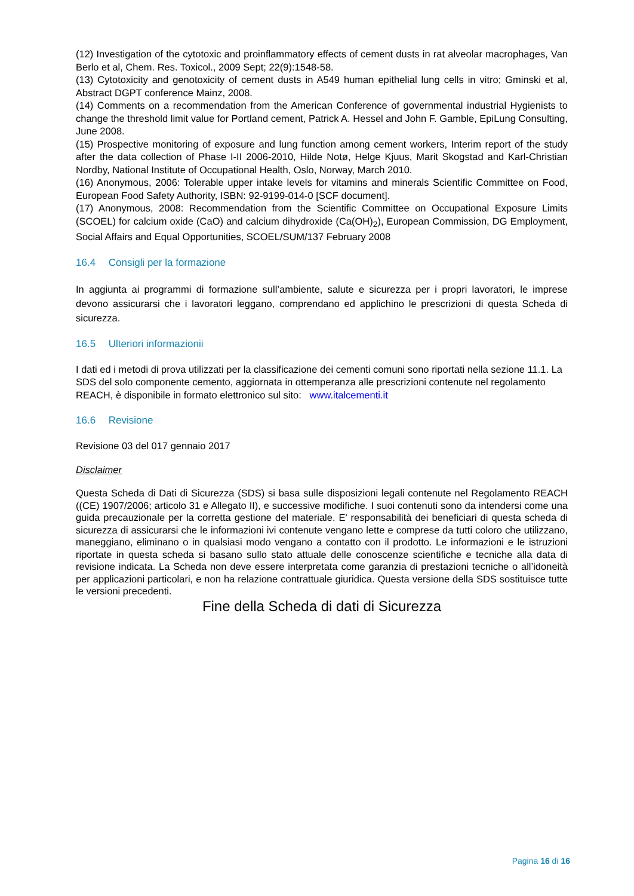(12) Investigation of the cytotoxic and proinflammatory effects of cement dusts in rat alveolar macrophages, Van Berlo et al, Chem. Res. Toxicol., 2009 Sept; 22(9):1548-58.
(13) Cytotoxicity and genotoxicity of cement dusts in A549 human epithelial lung cells in vitro; Gminski et al, Abstract DGPT conference Mainz, 2008.
(14) Comments on a recommendation from the American Conference of governmental industrial Hygienists to change the threshold limit value for Portland cement, Patrick A. Hessel and John F. Gamble, EpiLung Consulting, June 2008.
(15) Prospective monitoring of exposure and lung function among cement workers, Interim report of the study after the data collection of Phase I-II 2006-2010, Hilde Notø, Helge Kjuus, Marit Skogstad and Karl-Christian Nordby, National Institute of Occupational Health, Oslo, Norway, March 2010.
(16) Anonymous, 2006: Tolerable upper intake levels for vitamins and minerals Scientific Committee on Food, European Food Safety Authority, ISBN: 92-9199-014-0 [SCF document].
(17) Anonymous, 2008: Recommendation from the Scientific Committee on Occupational Exposure Limits (SCOEL) for calcium oxide (CaO) and calcium dihydroxide (Ca(OH)<sub>2</sub>), European Commission, DG Employment, Social Affairs and Equal Opportunities, SCOEL/SUM/137 February 2008
16.4 Consigli per la formazione
In aggiunta ai programmi di formazione sull’ambiente, salute e sicurezza per i propri lavoratori, le imprese devono assicurarsi che i lavoratori leggano, comprendano ed applichino le prescrizioni di questa Scheda di sicurezza.
16.5 Ulteriori informazionii
I dati ed i metodi di prova utilizzati per la classificazione dei cementi comuni sono riportati nella sezione 11.1. La SDS del solo componente cemento, aggiornata in ottemperanza alle prescrizioni contenute nel regolamento REACH, è disponibile in formato elettronico sul sito: www.italcementi.it
16.6 Revisione
Revisione 03 del 017 gennaio 2017
Disclaimer
Questa Scheda di Dati di Sicurezza (SDS) si basa sulle disposizioni legali contenute nel Regolamento REACH ((CE) 1907/2006; articolo 31 e Allegato II), e successive modifiche. I suoi contenuti sono da intendersi come una guida precauzionale per la corretta gestione del materiale. E' responsabilità dei beneficiari di questa scheda di sicurezza di assicurarsi che le informazioni ivi contenute vengano lette e comprese da tutti coloro che utilizzano, maneggiano, eliminano o in qualsiasi modo vengano a contatto con il prodotto. Le informazioni e le istruzioni riportate in questa scheda si basano sullo stato attuale delle conoscenze scientifiche e tecniche alla data di revisione indicata. La Scheda non deve essere interpretata come garanzia di prestazioni tecniche o all’idoneità per applicazioni particolari, e non ha relazione contrattuale giuridica. Questa versione della SDS sostituisce tutte le versioni precedenti.
Fine della Scheda di dati di Sicurezza
Pagina 16 di 16